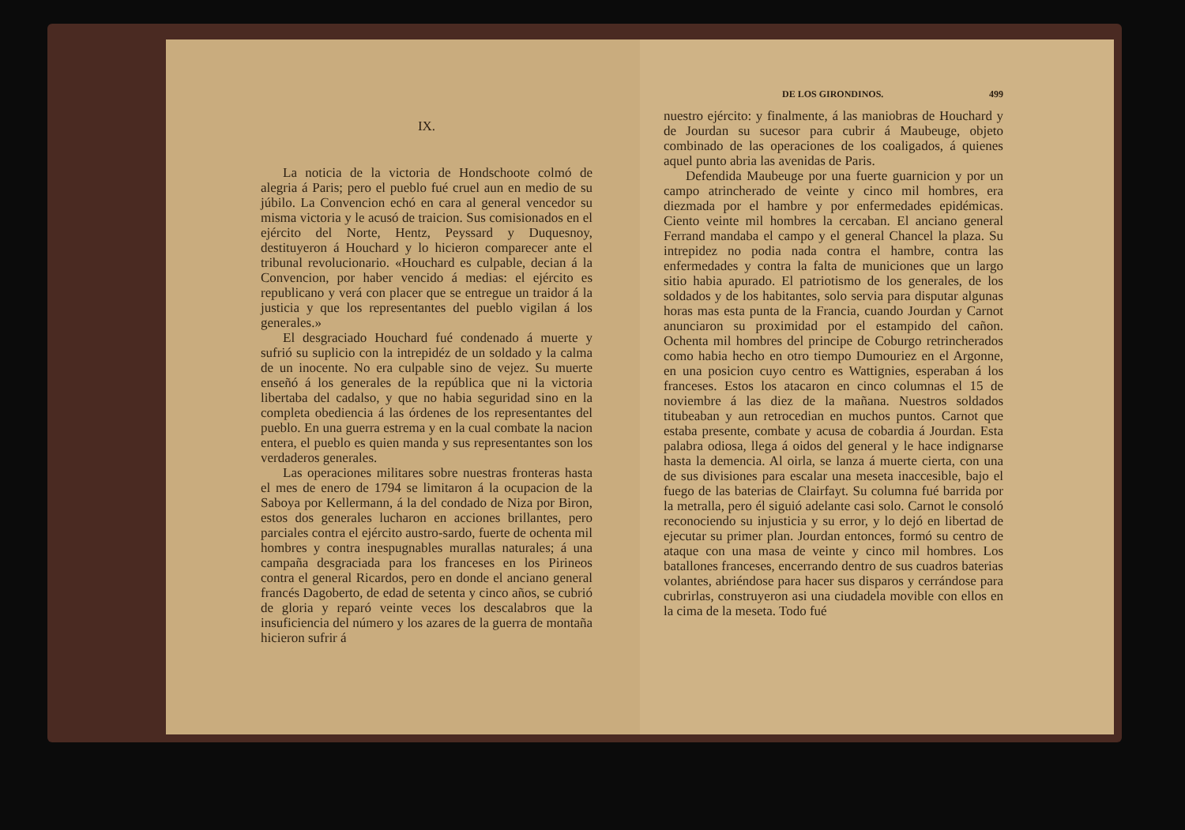IX.
La noticia de la victoria de Hondschoote colmó de alegria á Paris; pero el pueblo fué cruel aun en medio de su júbilo. La Convencion echó en cara al general vencedor su misma victoria y le acusó de traicion. Sus comisionados en el ejército del Norte, Hentz, Peyssard y Duquesnoy, destituyeron á Houchard y lo hicieron comparecer ante el tribunal revolucionario. «Houchard es culpable, decian á la Convencion, por haber vencido á medias: el ejército es republicano y verá con placer que se entregue un traidor á la justicia y que los representantes del pueblo vigilan á los generales.»
El desgraciado Houchard fué condenado á muerte y sufrió su suplicio con la intrepidéz de un soldado y la calma de un inocente. No era culpable sino de vejez. Su muerte enseñó á los generales de la república que ni la victoria libertaba del cadalso, y que no habia seguridad sino en la completa obediencia á las órdenes de los representantes del pueblo. En una guerra estrema y en la cual combate la nacion entera, el pueblo es quien manda y sus representantes son los verdaderos generales.
Las operaciones militares sobre nuestras fronteras hasta el mes de enero de 1794 se limitaron á la ocupacion de la Saboya por Kellermann, á la del condado de Niza por Biron, estos dos generales lucharon en acciones brillantes, pero parciales contra el ejército austro-sardo, fuerte de ochenta mil hombres y contra inespugnables murallas naturales; á una campaña desgraciada para los franceses en los Pirineos contra el general Ricardos, pero en donde el anciano general francés Dagoberto, de edad de setenta y cinco años, se cubrió de gloria y reparó veinte veces los descalabros que la insuficiencia del número y los azares de la guerra de montaña hicieron sufrir á
DE LOS GIRONDINOS. 499
nuestro ejército: y finalmente, á las maniobras de Houchard y de Jourdan su sucesor para cubrir á Maubeuge, objeto combinado de las operaciones de los coaligados, á quienes aquel punto abria las avenidas de Paris.
Defendida Maubeuge por una fuerte guarnicion y por un campo atrincherado de veinte y cinco mil hombres, era diezmada por el hambre y por enfermedades epidémicas. Ciento veinte mil hombres la cercaban. El anciano general Ferrand mandaba el campo y el general Chancel la plaza. Su intrepidez no podia nada contra el hambre, contra las enfermedades y contra la falta de municiones que un largo sitio habia apurado. El patriotismo de los generales, de los soldados y de los habitantes, solo servia para disputar algunas horas mas esta punta de la Francia, cuando Jourdan y Carnot anunciaron su proximidad por el estampido del cañon. Ochenta mil hombres del principe de Coburgo retrincherados como habia hecho en otro tiempo Dumouriez en el Argonne, en una posicion cuyo centro es Wattignies, esperaban á los franceses. Estos los atacaron en cinco columnas el 15 de noviembre á las diez de la mañana. Nuestros soldados titubeaban y aun retrocedian en muchos puntos. Carnot que estaba presente, combate y acusa de cobardia á Jourdan. Esta palabra odiosa, llega á oidos del general y le hace indignarse hasta la demencia. Al oirla, se lanza á muerte cierta, con una de sus divisiones para escalar una meseta inaccesible, bajo el fuego de las baterias de Clairfayt. Su columna fué barrida por la metralla, pero él siguió adelante casi solo. Carnot le consoló reconociendo su injusticia y su error, y lo dejó en libertad de ejecutar su primer plan. Jourdan entonces, formó su centro de ataque con una masa de veinte y cinco mil hombres. Los batallones franceses, encerrando dentro de sus cuadros baterias volantes, abriéndose para hacer sus disparos y cerrándose para cubrirlas, construyeron asi una ciudadela movible con ellos en la cima de la meseta. Todo fué